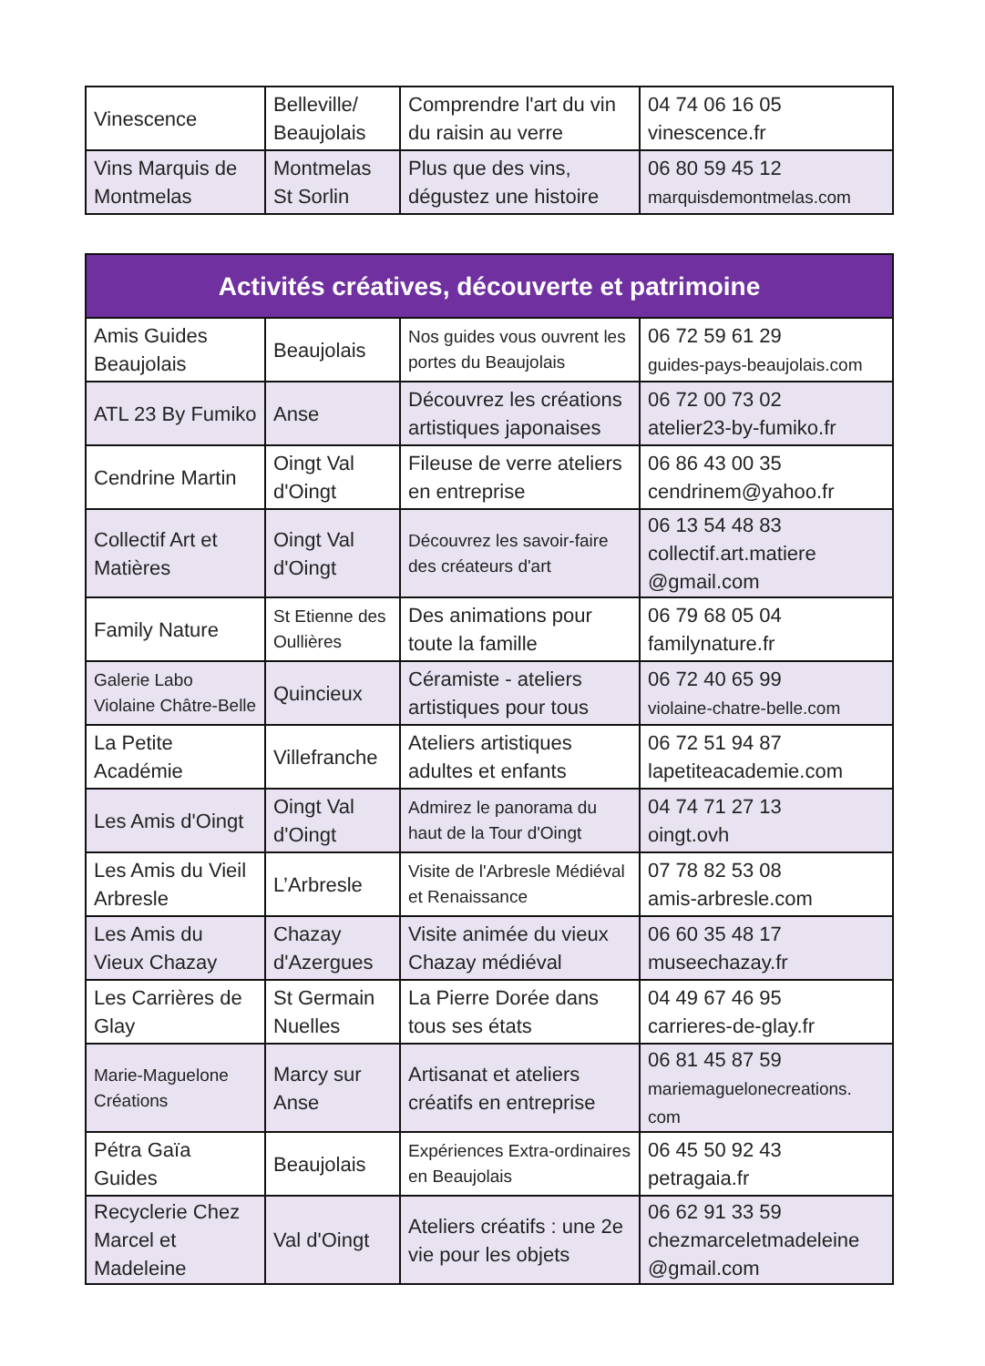| Vinescence | Belleville/ Beaujolais | Comprendre l'art du vin du raisin au verre | 04 74 06 16 05 vinescence.fr |
| Vins Marquis de Montmelas | Montmelas St Sorlin | Plus que des vins, dégustez une histoire | 06 80 59 45 12 marquisdemontmelas.com |
| Activités créatives, découverte et patrimoine | | | |
| --- | --- | --- | --- |
| Amis Guides Beaujolais | Beaujolais | Nos guides vous ouvrent les portes du Beaujolais | 06 72 59 61 29 guides-pays-beaujolais.com |
| ATL 23 By Fumiko | Anse | Découvrez les créations artistiques japonaises | 06 72 00 73 02 atelier23-by-fumiko.fr |
| Cendrine Martin | Oingt Val d'Oingt | Fileuse de verre ateliers en entreprise | 06 86 43 00 35 cendrinem@yahoo.fr |
| Collectif Art et Matières | Oingt Val d'Oingt | Découvrez les savoir-faire des créateurs d'art | 06 13 54 48 83 collectif.art.matiere @gmail.com |
| Family Nature | St Etienne des Oullières | Des animations pour toute la famille | 06 79 68 05 04 familynature.fr |
| Galerie Labo Violaine Châtre-Belle | Quincieux | Céramiste - ateliers artistiques pour tous | 06 72 40 65 99 violaine-chatre-belle.com |
| La Petite Académie | Villefranche | Ateliers artistiques adultes et enfants | 06 72 51 94 87 lapetiteacademie.com |
| Les Amis d'Oingt | Oingt Val d'Oingt | Admirez le panorama du haut de la Tour d'Oingt | 04 74 71 27 13 oingt.ovh |
| Les Amis du Vieil Arbresle | L’Arbresle | Visite de l'Arbresle Médiéval et Renaissance | 07 78 82 53 08 amis-arbresle.com |
| Les Amis du Vieux Chazay | Chazay d'Azergues | Visite animée du vieux Chazay médiéval | 06 60 35 48 17 museechazay.fr |
| Les Carrières de Glay | St Germain Nuelles | La Pierre Dorée dans tous ses états | 04 49 67 46 95 carrieres-de-glay.fr |
| Marie-Maguelone Créations | Marcy sur Anse | Artisanat et ateliers créatifs en entreprise | 06 81 45 87 59 mariemaguelonecreations. com |
| Pétra Gaïa Guides | Beaujolais | Expériences Extra-ordinaires en Beaujolais | 06 45 50 92 43 petragaia.fr |
| Recyclerie Chez Marcel et Madeleine | Val d'Oingt | Ateliers créatifs : une 2e vie pour les objets | 06 62 91 33 59 chezmarceletmadeleine @gmail.com |